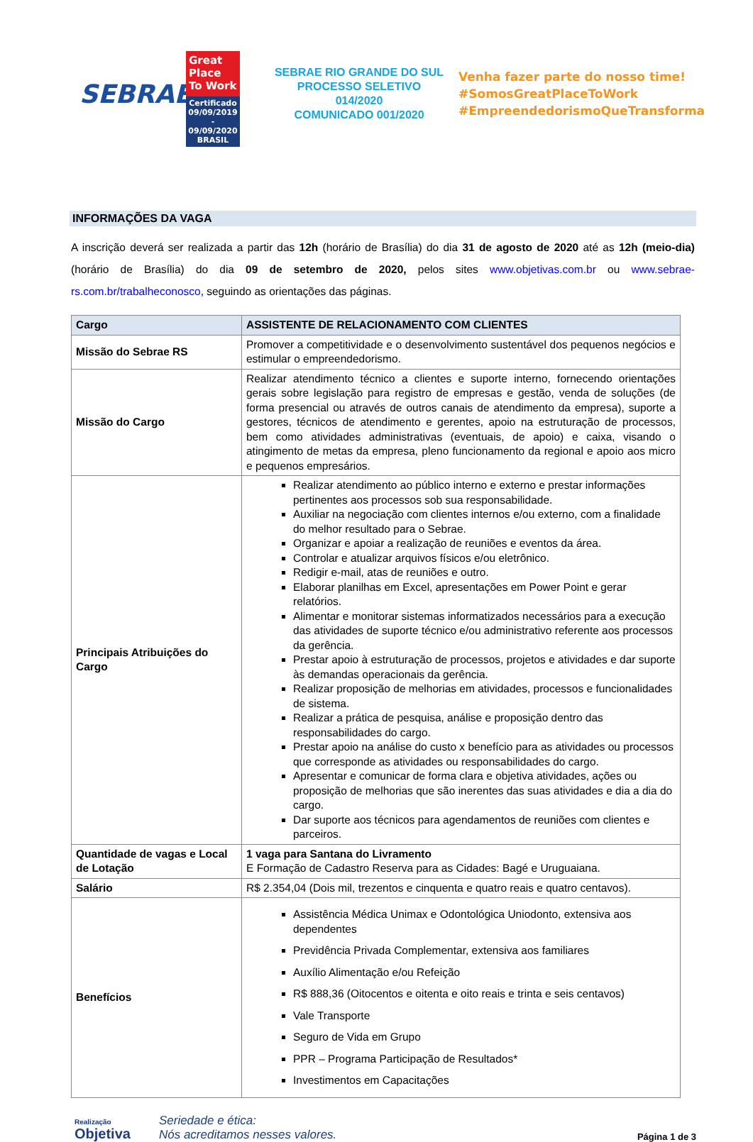SEBRAE
Great Place To Work
Certificado
09/09/2019 - 09/09/2020
BRASIL
SEBRAE RIO GRANDE DO SUL
PROCESSO SELETIVO 014/2020
COMUNICADO 001/2020
Venha fazer parte do nosso time!
#SomosGreatPlaceToWork
#EmpreendedorismoQueTransforma
INFORMAÇÕES DA VAGA
A inscrição deverá ser realizada a partir das 12h (horário de Brasília) do dia 31 de agosto de 2020 até as 12h (meio-dia) (horário de Brasília) do dia 09 de setembro de 2020, pelos sites www.objetivas.com.br ou www.sebrae-rs.com.br/trabalheconosco, seguindo as orientações das páginas.
| Cargo | ASSISTENTE DE RELACIONAMENTO COM CLIENTES |
| --- | --- |
| Missão do Sebrae RS | Promover a competitividade e o desenvolvimento sustentável dos pequenos negócios e estimular o empreendedorismo. |
| Missão do Cargo | Realizar atendimento técnico a clientes e suporte interno, fornecendo orientações gerais sobre legislação para registro de empresas e gestão, venda de soluções (de forma presencial ou através de outros canais de atendimento da empresa), suporte a gestores, técnicos de atendimento e gerentes, apoio na estruturação de processos, bem como atividades administrativas (eventuais, de apoio) e caixa, visando o atingimento de metas da empresa, pleno funcionamento da regional e apoio aos micro e pequenos empresários. |
| Principais Atribuições do Cargo | Realizar atendimento ao público interno e externo e prestar informações pertinentes aos processos sob sua responsabilidade. Auxiliar na negociação com clientes internos e/ou externo, com a finalidade do melhor resultado para o Sebrae. Organizar e apoiar a realização de reuniões e eventos da área. Controlar e atualizar arquivos físicos e/ou eletrônico. Redigir e-mail, atas de reuniões e outro. Elaborar planilhas em Excel, apresentações em Power Point e gerar relatórios. Alimentar e monitorar sistemas informatizados necessários para a execução das atividades de suporte técnico e/ou administrativo referente aos processos da gerência. Prestar apoio à estruturação de processos, projetos e atividades e dar suporte às demandas operacionais da gerência. Realizar proposição de melhorias em atividades, processos e funcionalidades de sistema. Realizar a prática de pesquisa, análise e proposição dentro das responsabilidades do cargo. Prestar apoio na análise do custo x benefício para as atividades ou processos que corresponde as atividades ou responsabilidades do cargo. Apresentar e comunicar de forma clara e objetiva atividades, ações ou proposição de melhorias que são inerentes das suas atividades e dia a dia do cargo. Dar suporte aos técnicos para agendamentos de reuniões com clientes e parceiros. |
| Quantidade de vagas e Local de Lotação | 1 vaga para Santana do Livramento E Formação de Cadastro Reserva para as Cidades: Bagé e Uruguaiana. |
| Salário | R$ 2.354,04 (Dois mil, trezentos e cinquenta e quatro reais e quatro centavos). |
| Benefícios | Assistência Médica Unimax e Odontológica Uniodonto, extensiva aos dependentes Previdência Privada Complementar, extensiva aos familiares Auxílio Alimentação e/ou Refeição R$ 888,36 (Oitocentos e oitenta e oito reais e trinta e seis centavos) Vale Transporte Seguro de Vida em Grupo PPR – Programa Participação de Resultados* Investimentos em Capacitações |
Realização
Objetiva
Seriedade e ética:
Nós acreditamos nesses valores.
Página 1 de 3